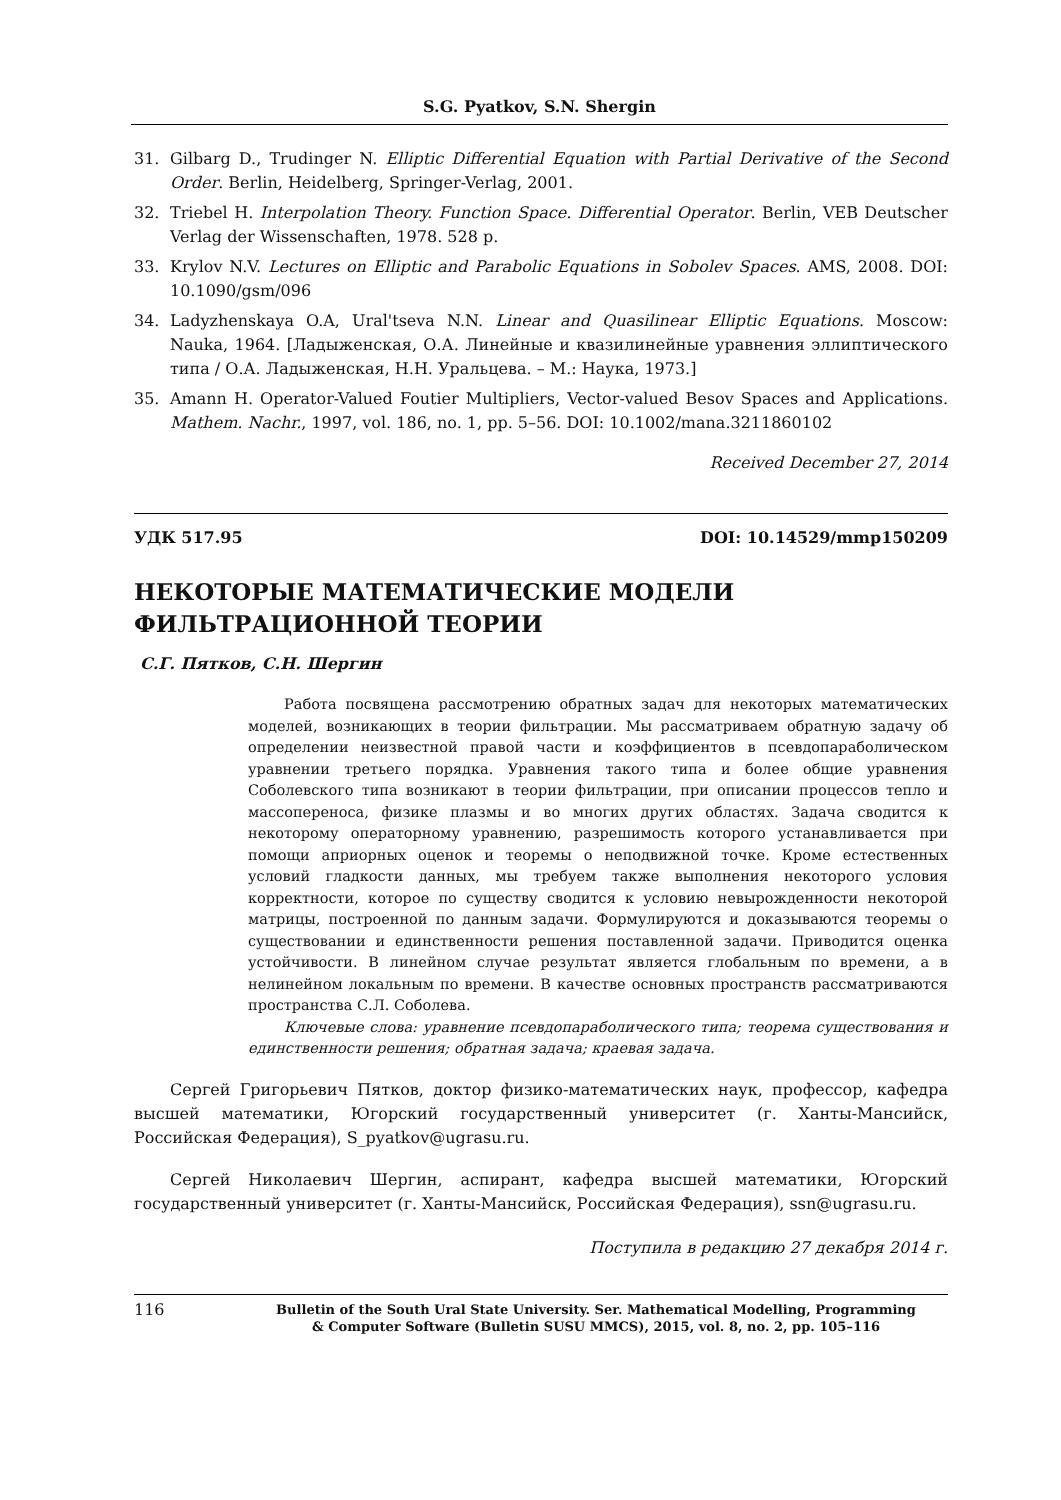S.G. Pyatkov, S.N. Shergin
31. Gilbarg D., Trudinger N. Elliptic Differential Equation with Partial Derivative of the Second Order. Berlin, Heidelberg, Springer-Verlag, 2001.
32. Triebel H. Interpolation Theory. Function Space. Differential Operator. Berlin, VEB Deutscher Verlag der Wissenschaften, 1978. 528 p.
33. Krylov N.V. Lectures on Elliptic and Parabolic Equations in Sobolev Spaces. AMS, 2008. DOI: 10.1090/gsm/096
34. Ladyzhenskaya O.A, Ural'tseva N.N. Linear and Quasilinear Elliptic Equations. Moscow: Nauka, 1964. [Ладыженская, О.А. Линейные и квазилинейные уравнения эллиптического типа / О.А. Ладыженская, Н.Н. Уральцева. – М.: Наука, 1973.]
35. Amann H. Operator-Valued Foutier Multipliers, Vector-valued Besov Spaces and Applications. Mathem. Nachr., 1997, vol. 186, no. 1, pp. 5–56. DOI: 10.1002/mana.3211860102
Received December 27, 2014
УДК 517.95 DOI: 10.14529/mmp150209
НЕКОТОРЫЕ МАТЕМАТИЧЕСКИЕ МОДЕЛИ
ФИЛЬТРАЦИОННОЙ ТЕОРИИ
С.Г. Пятков, С.Н. Шергин
Работа посвящена рассмотрению обратных задач для некоторых математических моделей, возникающих в теории фильтрации. Мы рассматриваем обратную задачу об определении неизвестной правой части и коэффициентов в псевдопараболическом уравнении третьего порядка. Уравнения такого типа и более общие уравнения Соболевского типа возникают в теории фильтрации, при описании процессов тепло и массопереноса, физике плазмы и во многих других областях. Задача сводится к некоторому операторному уравнению, разрешимость которого устанавливается при помощи априорных оценок и теоремы о неподвижной точке. Кроме естественных условий гладкости данных, мы требуем также выполнения некоторого условия корректности, которое по существу сводится к условию невырожденности некоторой матрицы, построенной по данным задачи. Формулируются и доказываются теоремы о существовании и единственности решения поставленной задачи. Приводится оценка устойчивости. В линейном случае результат является глобальным по времени, а в нелинейном локальным по времени. В качестве основных пространств рассматриваются пространства С.Л. Соболева.
Ключевые слова: уравнение псевдопараболического типа; теорема существования и единственности решения; обратная задача; краевая задача.
Сергей Григорьевич Пятков, доктор физико-математических наук, профессор, кафедра высшей математики, Югорский государственный университет (г. Ханты-Мансийск, Российская Федерация), S_pyatkov@ugrasu.ru.
Сергей Николаевич Шергин, аспирант, кафедра высшей математики, Югорский государственный университет (г. Ханты-Мансийск, Российская Федерация), ssn@ugrasu.ru.
Поступила в редакцию 27 декабря 2014 г.
116 Bulletin of the South Ural State University. Ser. Mathematical Modelling, Programming
& Computer Software (Bulletin SUSU MMCS), 2015, vol. 8, no. 2, pp. 105–116